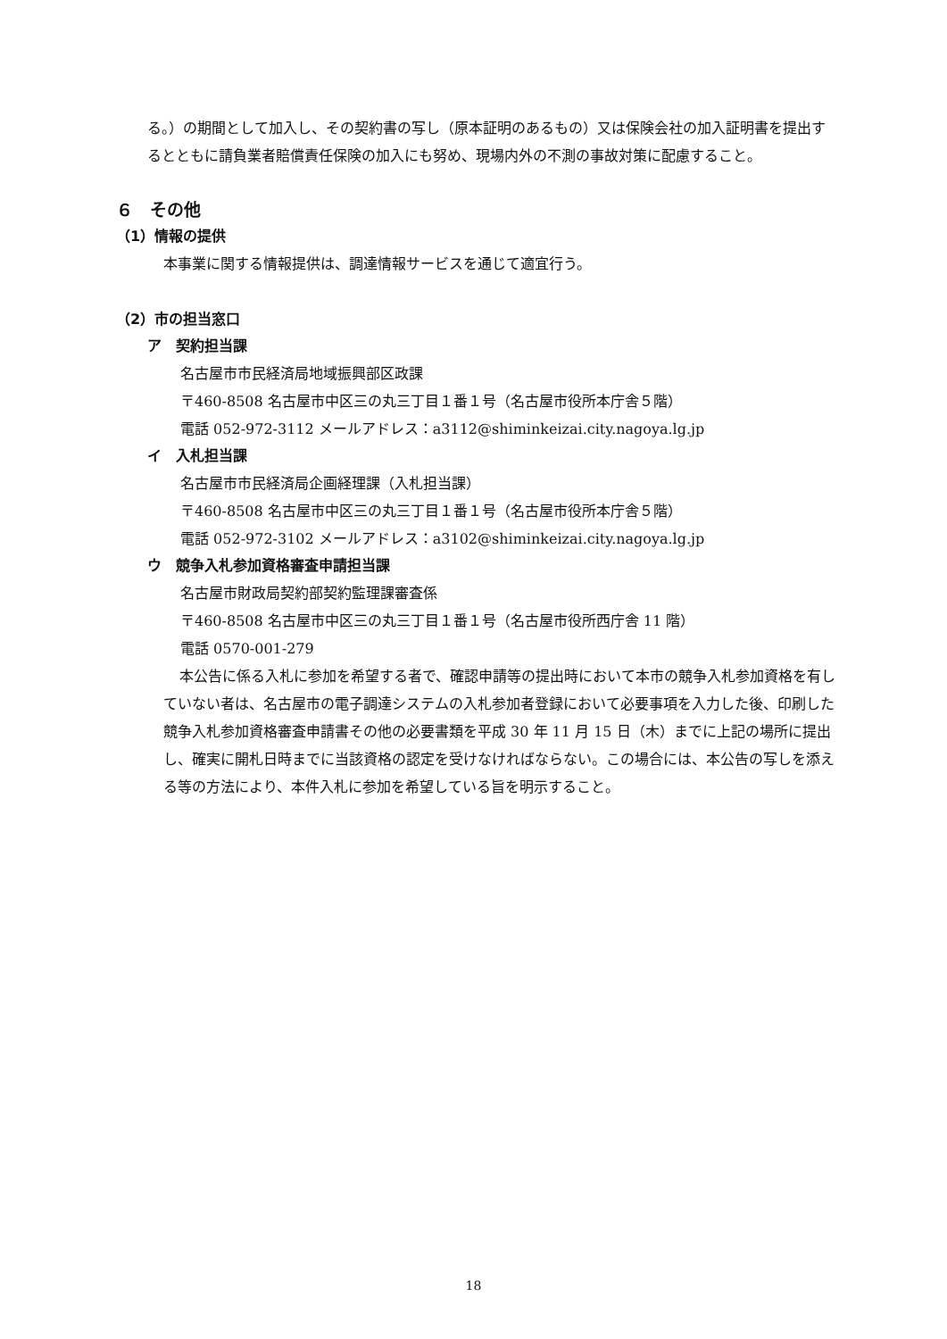る。）の期間として加入し、その契約書の写し（原本証明のあるもの）又は保険会社の加入証明書を提出するとともに請負業者賠償責任保険の加入にも努め、現場内外の不測の事故対策に配慮すること。
６　その他
（1）情報の提供
本事業に関する情報提供は、調達情報サービスを通じて適宜行う。
（2）市の担当窓口
ア　契約担当課
名古屋市市民経済局地域振興部区政課
〒460-8508 名古屋市中区三の丸三丁目１番１号（名古屋市役所本庁舎５階）
電話 052-972-3112 メールアドレス：a3112@shiminkeizai.city.nagoya.lg.jp
イ　入札担当課
名古屋市市民経済局企画経理課（入札担当課）
〒460-8508 名古屋市中区三の丸三丁目１番１号（名古屋市役所本庁舎５階）
電話 052-972-3102 メールアドレス：a3102@shiminkeizai.city.nagoya.lg.jp
ウ　競争入札参加資格審査申請担当課
名古屋市財政局契約部契約監理課審査係
〒460-8508 名古屋市中区三の丸三丁目１番１号（名古屋市役所西庁舎 11 階）
電話 0570-001-279
本公告に係る入札に参加を希望する者で、確認申請等の提出時において本市の競争入札参加資格を有していない者は、名古屋市の電子調達システムの入札参加者登録において必要事項を入力した後、印刷した競争入札参加資格審査申請書その他の必要書類を平成 30 年 11 月 15 日（木）までに上記の場所に提出し、確実に開札日時までに当該資格の認定を受けなければならない。この場合には、本公告の写しを添える等の方法により、本件入札に参加を希望している旨を明示すること。
18